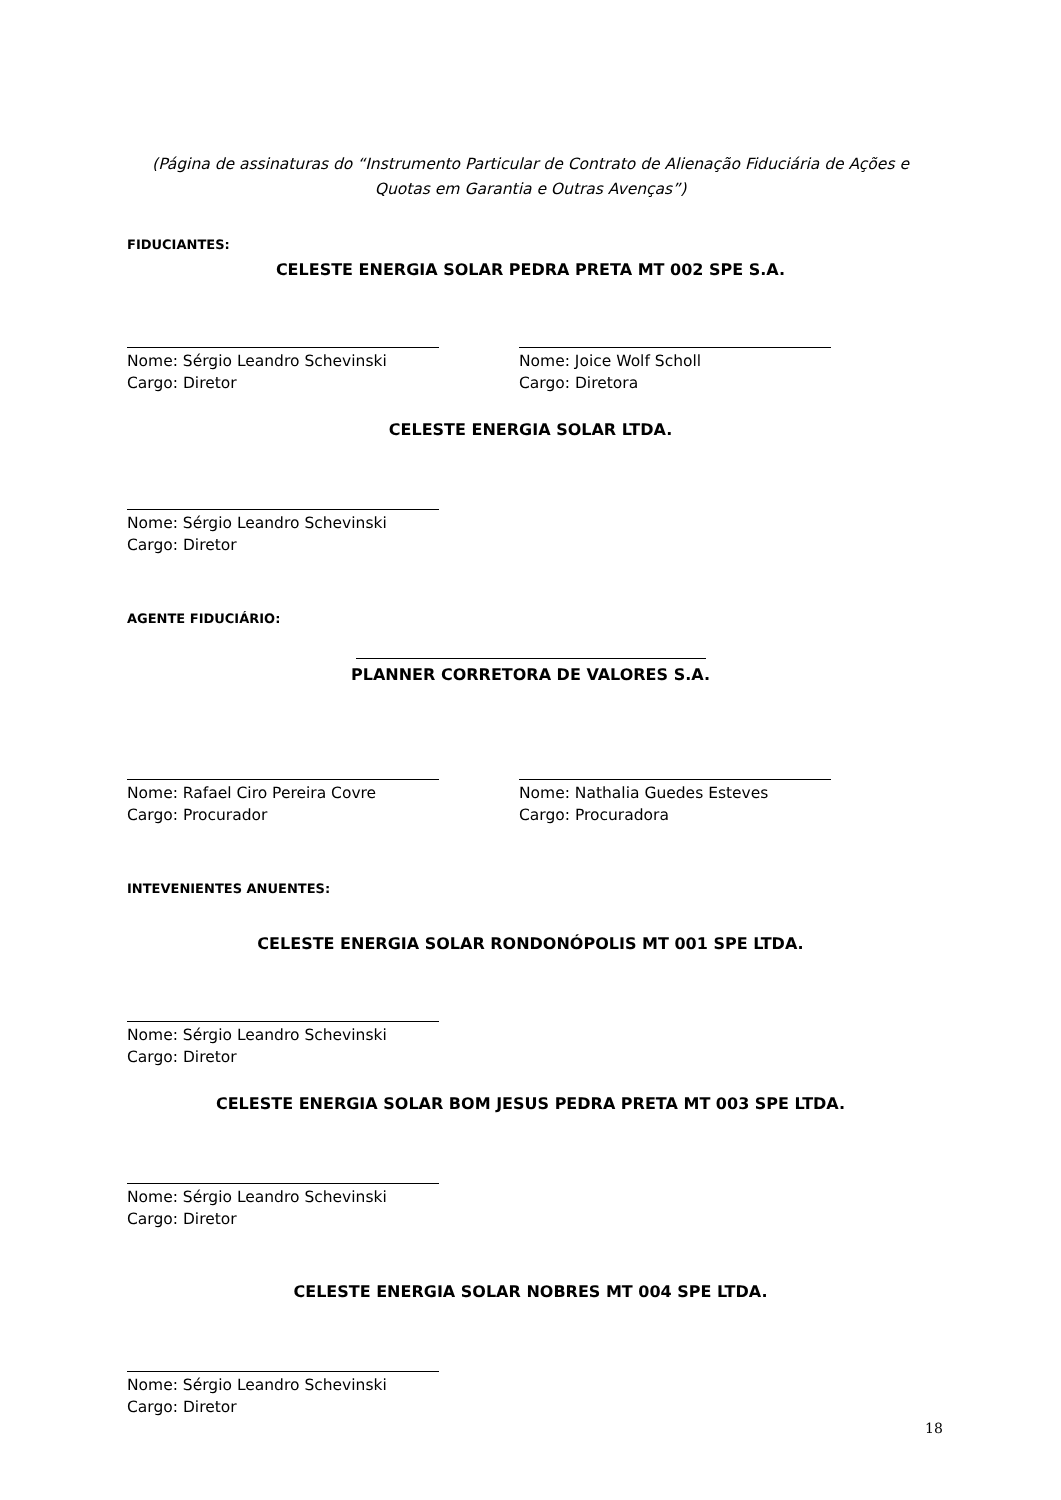(Página de assinaturas do “Instrumento Particular de Contrato de Alienação Fiduciária de Ações e Quotas em Garantia e Outras Avenças”)
FIDUCIANTES:
CELESTE ENERGIA SOLAR PEDRA PRETA MT 002 SPE S.A.
Nome: Sérgio Leandro Schevinski
Cargo: Diretor
Nome: Joice Wolf Scholl
Cargo: Diretora
CELESTE ENERGIA SOLAR LTDA.
Nome: Sérgio Leandro Schevinski
Cargo: Diretor
AGENTE FIDUCIÁRIO:
PLANNER CORRETORA DE VALORES S.A.
Nome: Rafael Ciro Pereira Covre
Cargo: Procurador
Nome: Nathalia Guedes Esteves
Cargo: Procuradora
INTEVENIENTES ANUENTES:
CELESTE ENERGIA SOLAR RONDONÓPOLIS MT 001 SPE LTDA.
Nome: Sérgio Leandro Schevinski
Cargo: Diretor
CELESTE ENERGIA SOLAR BOM JESUS PEDRA PRETA MT 003 SPE LTDA.
Nome: Sérgio Leandro Schevinski
Cargo: Diretor
CELESTE ENERGIA SOLAR NOBRES MT 004 SPE LTDA.
Nome: Sérgio Leandro Schevinski
Cargo: Diretor
18